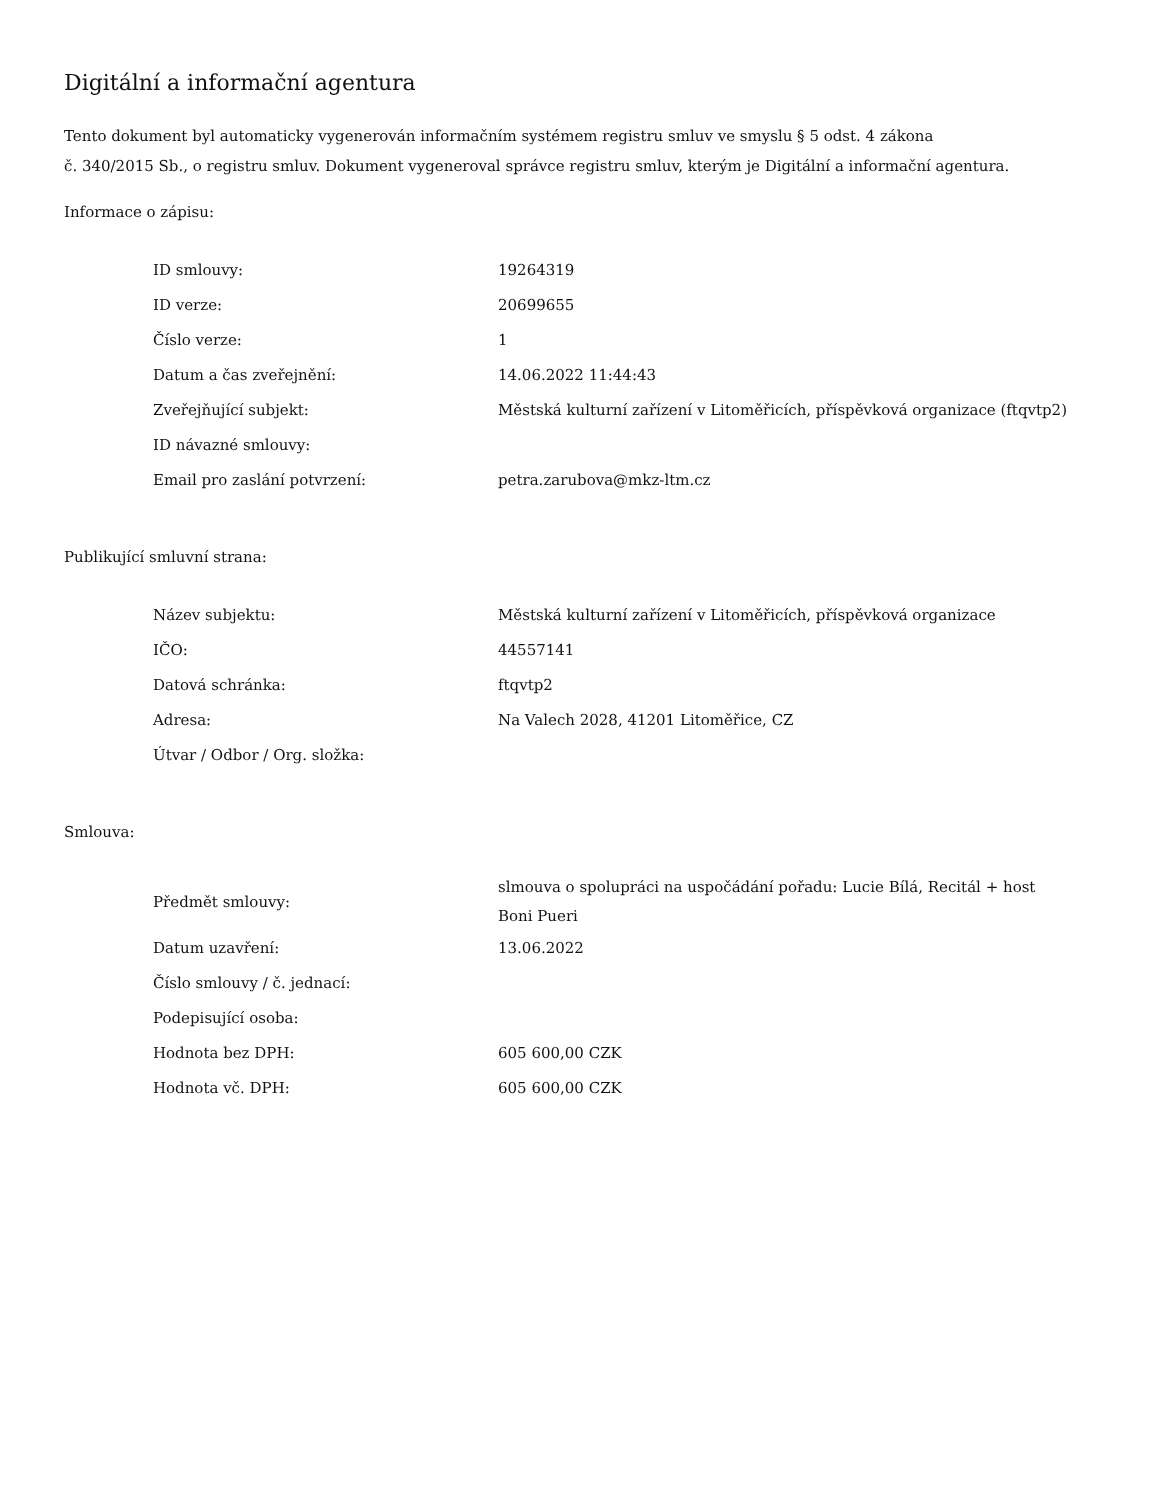Digitální a informační agentura
Tento dokument byl automaticky vygenerován informačním systémem registru smluv ve smyslu § 5 odst. 4 zákona
č. 340/2015 Sb., o registru smluv. Dokument vygeneroval správce registru smluv, kterým je Digitální a informační agentura.
Informace o zápisu:
| ID smlouvy: | 19264319 |
| ID verze: | 20699655 |
| Číslo verze: | 1 |
| Datum a čas zveřejnění: | 14.06.2022 11:44:43 |
| Zveřejňující subjekt: | Městská kulturní zařízení v Litoměřicích, příspěvková organizace (ftqvtp2) |
| ID návazné smlouvy: | |
| Email pro zaslání potvrzení: | petra.zarubova@mkz-ltm.cz |
Publikující smluvní strana:
| Název subjektu: | Městská kulturní zařízení v Litoměřicích, příspěvková organizace |
| IČO: | 44557141 |
| Datová schránka: | ftqvtp2 |
| Adresa: | Na Valech 2028, 41201 Litoměřice, CZ |
| Útvar / Odbor / Org. složka: | |
Smlouva:
| Předmět smlouvy: | slmouva o spolupráci na uspočádání pořadu: Lucie Bílá, Recitál + host Boni Pueri |
| Datum uzavření: | 13.06.2022 |
| Číslo smlouvy / č. jednací: | |
| Podepisující osoba: | |
| Hodnota bez DPH: | 605 600,00 CZK |
| Hodnota vč. DPH: | 605 600,00 CZK |